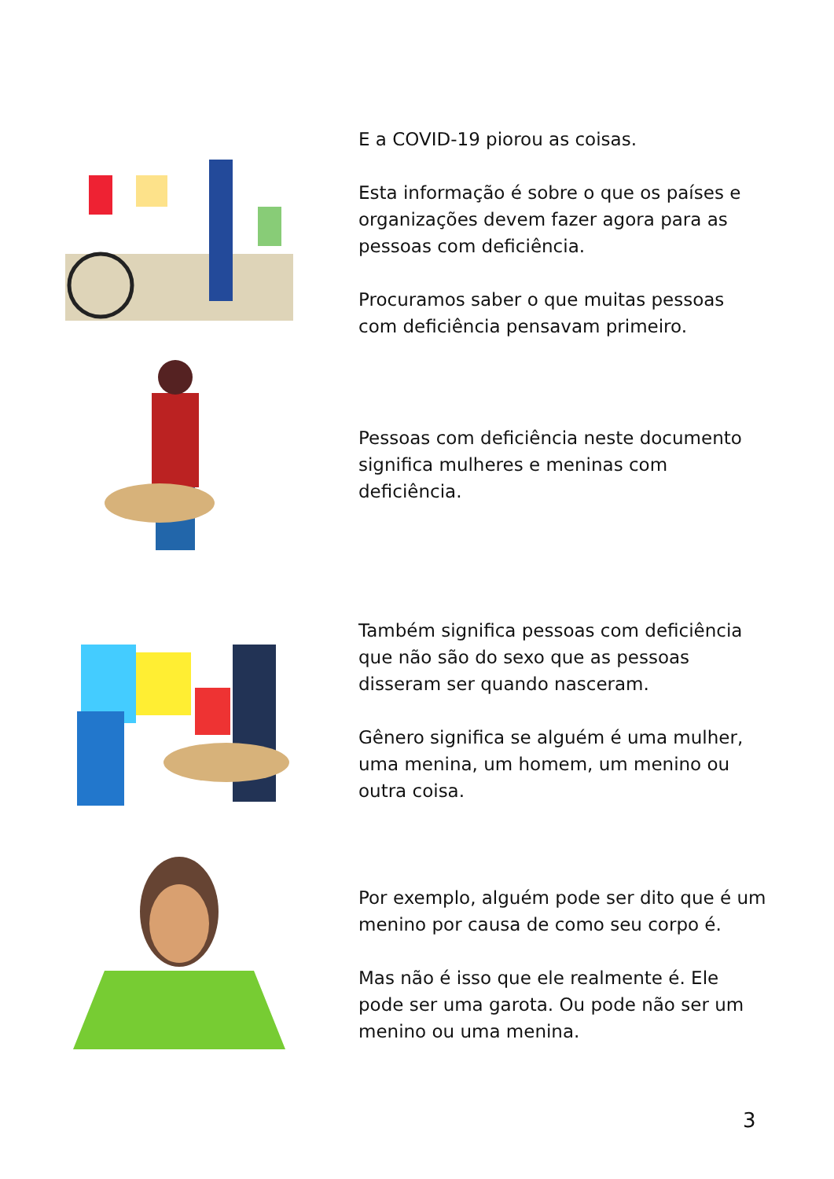E a COVID-19 piorou as coisas.
Esta informação é sobre o que os países e organizações devem fazer agora para as pessoas com deficiência.
Procuramos saber o que muitas pessoas com deficiência pensavam primeiro.
Pessoas com deficiência neste documento significa mulheres e meninas com deficiência.
Também significa pessoas com deficiência que não são do sexo que as pessoas disseram ser quando nasceram.
Gênero significa se alguém é uma mulher, uma menina, um homem, um menino ou outra coisa.
Por exemplo, alguém pode ser dito que é um menino por causa de como seu corpo é.
Mas não é isso que ele realmente é. Ele pode ser uma garota. Ou pode não ser um menino ou uma menina.
3